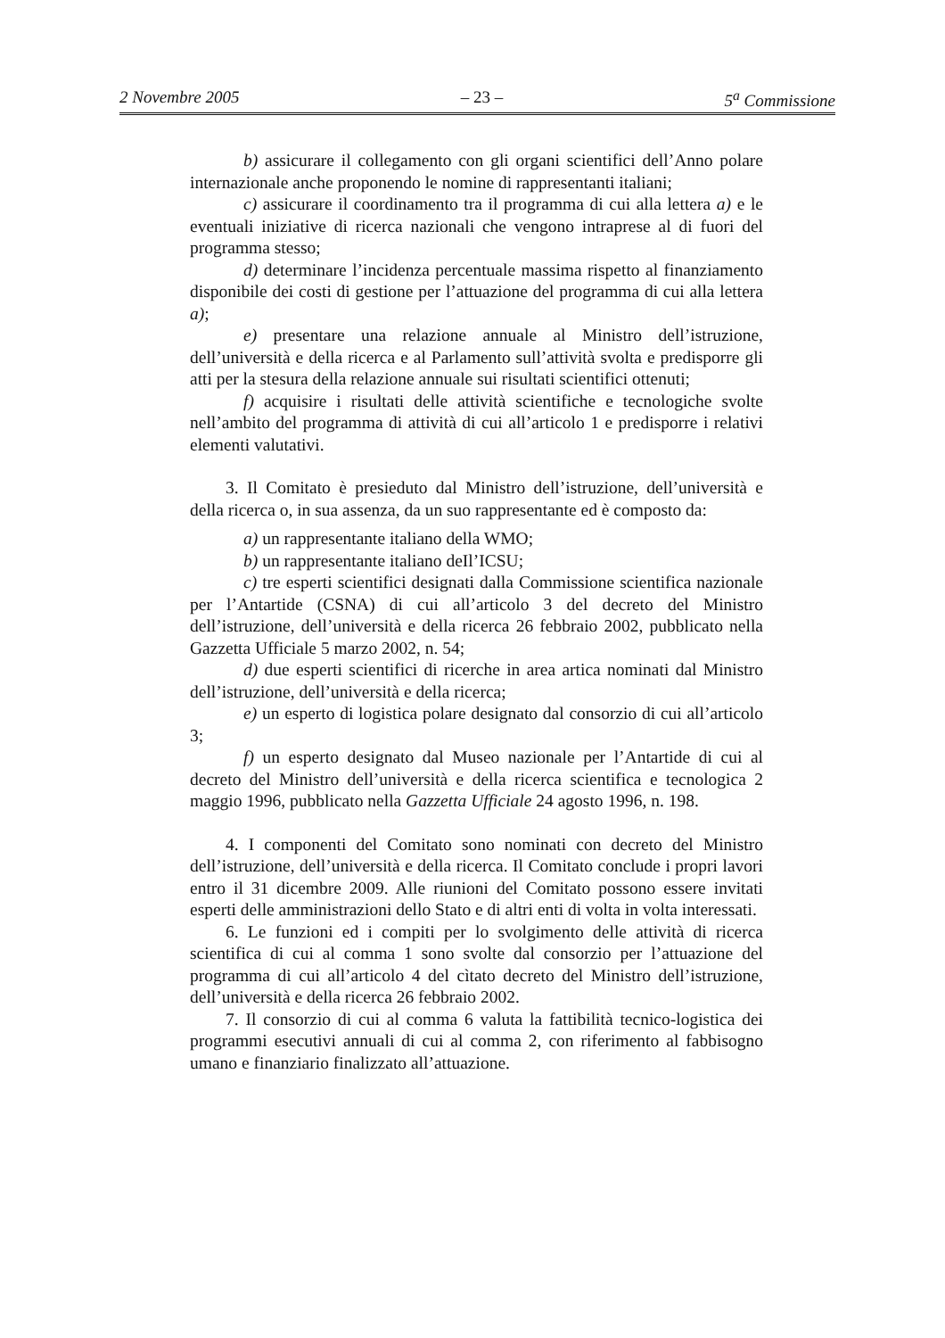2 Novembre 2005 – 23 – 5<sup>a</sup> Commissione
b) assicurare il collegamento con gli organi scientifici dell’Anno polare internazionale anche proponendo le nomine di rappresentanti italiani;
c) assicurare il coordinamento tra il programma di cui alla lettera a) e le eventuali iniziative di ricerca nazionali che vengono intraprese al di fuori del programma stesso;
d) determinare l’incidenza percentuale massima rispetto al finanziamento disponibile dei costi di gestione per l’attuazione del programma di cui alla lettera a);
e) presentare una relazione annuale al Ministro dell’istruzione, dell’università e della ricerca e al Parlamento sull’attività svolta e predisporre gli atti per la stesura della relazione annuale sui risultati scientifici ottenuti;
f) acquisire i risultati delle attività scientifiche e tecnologiche svolte nell’ambito del programma di attività di cui all’articolo 1 e predisporre i relativi elementi valutativi.
3. Il Comitato è presieduto dal Ministro dell’istruzione, dell’università e della ricerca o, in sua assenza, da un suo rappresentante ed è composto da:
a) un rappresentante italiano della WMO;
b) un rappresentante italiano deIl’ICSU;
c) tre esperti scientifici designati dalla Commissione scientifica nazionale per l’Antartide (CSNA) di cui all’articolo 3 del decreto del Ministro dell’istruzione, dell’università e della ricerca 26 febbraio 2002, pubblicato nella Gazzetta Ufficiale 5 marzo 2002, n. 54;
d) due esperti scientifici di ricerche in area artica nominati dal Ministro dell’istruzione, dell’università e della ricerca;
e) un esperto di logistica polare designato dal consorzio di cui all’articolo 3;
f) un esperto designato dal Museo nazionale per l’Antartide di cui al decreto del Ministro dell’università e della ricerca scientifica e tecnologica 2 maggio 1996, pubblicato nella Gazzetta Ufficiale 24 agosto 1996, n. 198.
4. I componenti del Comitato sono nominati con decreto del Ministro dell’istruzione, dell’università e della ricerca. Il Comitato conclude i propri lavori entro il 31 dicembre 2009. Alle riunioni del Comitato possono essere invitati esperti delle amministrazioni dello Stato e di altri enti di volta in volta interessati.
6. Le funzioni ed i compiti per lo svolgimento delle attività di ricerca scientifica di cui al comma 1 sono svolte dal consorzio per l’attuazione del programma di cui all’articolo 4 del cìtato decreto del Ministro dell’istruzione, dell’università e della ricerca 26 febbraio 2002.
7. Il consorzio di cui al comma 6 valuta la fattibilità tecnico-logistica dei programmi esecutivi annuali di cui al comma 2, con riferimento al fabbisogno umano e finanziario finalizzato all’attuazione.